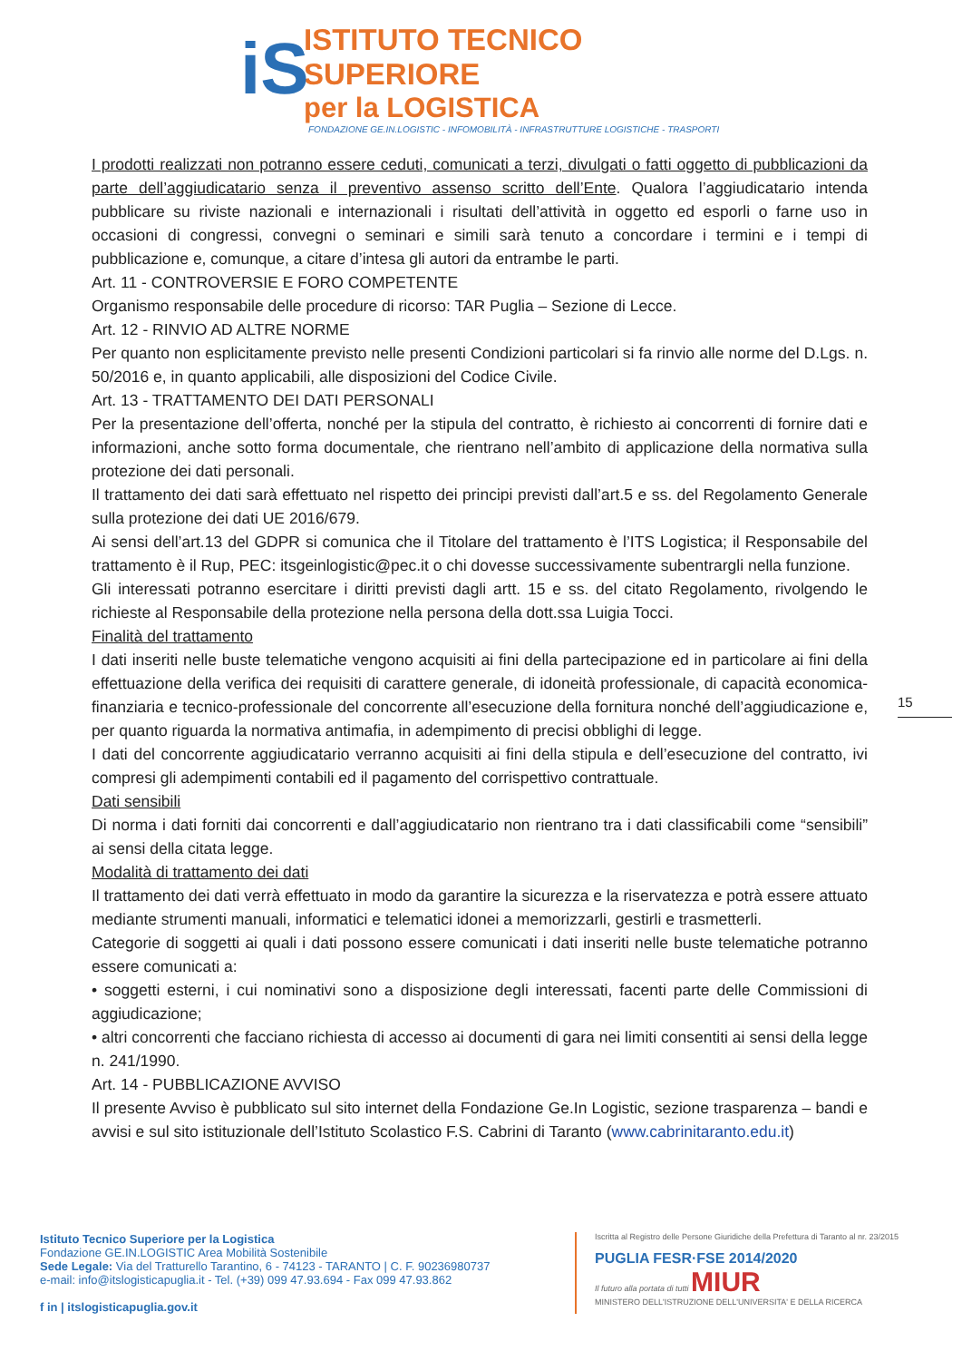iS
ISTITUTO TECNICO SUPERIORE
per la LOGISTICA
FONDAZIONE GE.IN.LOGISTIC - INFOMOBILITÀ - INFRASTRUTTURE LOGISTICHE - TRASPORTI
I prodotti realizzati non potranno essere ceduti, comunicati a terzi, divulgati o fatti oggetto di pubblicazioni da parte dell’aggiudicatario senza il preventivo assenso scritto dell’Ente. Qualora l’aggiudicatario intenda pubblicare su riviste nazionali e internazionali i risultati dell’attività in oggetto ed esporli o farne uso in occasioni di congressi, convegni o seminari e simili sarà tenuto a concordare i termini e i tempi di pubblicazione e, comunque, a citare d’intesa gli autori da entrambe le parti.
Art. 11 - CONTROVERSIE E FORO COMPETENTE
Organismo responsabile delle procedure di ricorso: TAR Puglia – Sezione di Lecce.
Art. 12 - RINVIO AD ALTRE NORME
Per quanto non esplicitamente previsto nelle presenti Condizioni particolari si fa rinvio alle norme del D.Lgs. n. 50/2016 e, in quanto applicabili, alle disposizioni del Codice Civile.
Art. 13 - TRATTAMENTO DEI DATI PERSONALI
Per la presentazione dell’offerta, nonché per la stipula del contratto, è richiesto ai concorrenti di fornire dati e informazioni, anche sotto forma documentale, che rientrano nell’ambito di applicazione della normativa sulla protezione dei dati personali.
Il trattamento dei dati sarà effettuato nel rispetto dei principi previsti dall’art.5 e ss. del Regolamento Generale sulla protezione dei dati UE 2016/679.
Ai sensi dell’art.13 del GDPR si comunica che il Titolare del trattamento è l’ITS Logistica; il Responsabile del trattamento è il Rup, PEC: itsgeinlogistic@pec.it o chi dovesse successivamente subentrargli nella funzione.
Gli interessati potranno esercitare i diritti previsti dagli artt. 15 e ss. del citato Regolamento, rivolgendo le richieste al Responsabile della protezione nella persona della dott.ssa Luigia Tocci.
Finalità del trattamento
I dati inseriti nelle buste telematiche vengono acquisiti ai fini della partecipazione ed in particolare ai fini della effettuazione della verifica dei requisiti di carattere generale, di idoneità professionale, di capacità economica-finanziaria e tecnico-professionale del concorrente all’esecuzione della fornitura nonché dell’aggiudicazione e, per quanto riguarda la normativa antimafia, in adempimento di precisi obblighi di legge.
I dati del concorrente aggiudicatario verranno acquisiti ai fini della stipula e dell’esecuzione del contratto, ivi compresi gli adempimenti contabili ed il pagamento del corrispettivo contrattuale.
Dati sensibili
Di norma i dati forniti dai concorrenti e dall’aggiudicatario non rientrano tra i dati classificabili come “sensibili” ai sensi della citata legge.
Modalità di trattamento dei dati
Il trattamento dei dati verrà effettuato in modo da garantire la sicurezza e la riservatezza e potrà essere attuato mediante strumenti manuali, informatici e telematici idonei a memorizzarli, gestirli e trasmetterli.
Categorie di soggetti ai quali i dati possono essere comunicati i dati inseriti nelle buste telematiche potranno essere comunicati a:
• soggetti esterni, i cui nominativi sono a disposizione degli interessati, facenti parte delle Commissioni di aggiudicazione;
• altri concorrenti che facciano richiesta di accesso ai documenti di gara nei limiti consentiti ai sensi della legge n. 241/1990.
Art. 14 - PUBBLICAZIONE AVVISO
Il presente Avviso è pubblicato sul sito internet della Fondazione Ge.In Logistic, sezione trasparenza – bandi e avvisi e sul sito istituzionale dell’Istituto Scolastico F.S. Cabrini di Taranto (www.cabrinitaranto.edu.it)
15
Istituto Tecnico Superiore per la Logistica
Fondazione GE.IN.LOGISTIC Area Mobilità Sostenibile
Sede Legale: Via del Tratturello Tarantino, 6 - 74123 - TARANTO | C. F. 90236980737
e-mail: info@itslogisticapuglia.it - Tel. (+39) 099 47.93.694 - Fax 099 47.93.862
f in | itslogisticapuglia.gov.it
Iscritta al Registro delle Persone Giuridiche della Prefettura di Taranto al nr. 23/2015
PUGLIA FESR·FSE 2014/2020
Il futuro alla portata di tutti MIUR
MINISTERO DELL'ISTRUZIONE DELL'UNIVERSITA' E DELLA RICERCA